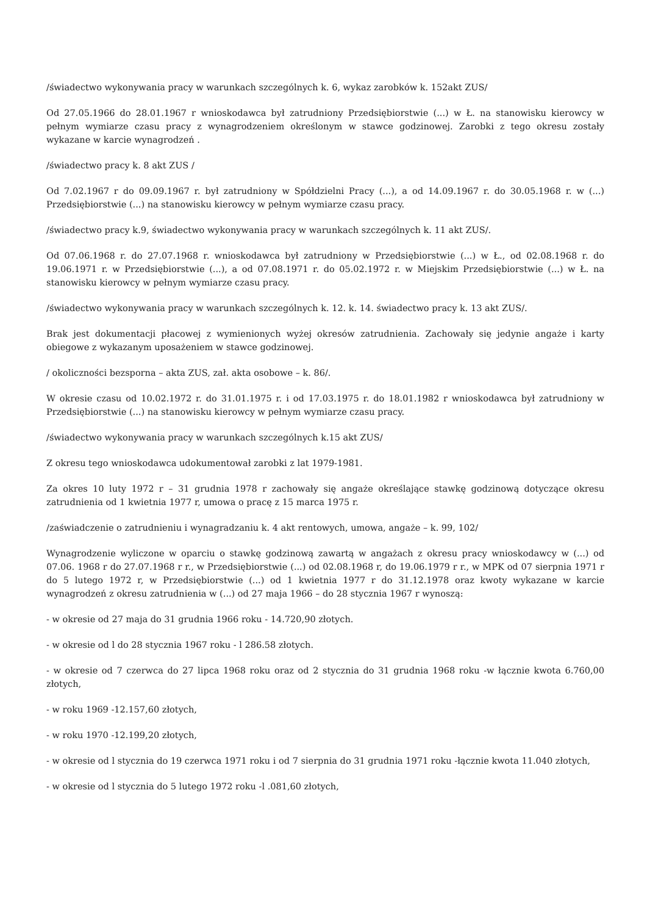/świadectwo wykonywania pracy w warunkach szczególnych k. 6, wykaz zarobków k. 152akt ZUS/
Od 27.05.1966 do 28.01.1967 r wnioskodawca był zatrudniony Przedsiębiorstwie (...) w Ł. na stanowisku kierowcy w pełnym wymiarze czasu pracy z wynagrodzeniem określonym w stawce godzinowej. Zarobki z tego okresu zostały wykazane w karcie wynagrodzeń .
/świadectwo pracy k. 8 akt ZUS /
Od 7.02.1967 r do 09.09.1967 r. był zatrudniony w Spółdzielni Pracy (...), a od 14.09.1967 r. do 30.05.1968 r. w (...) Przedsiębiorstwie (...) na stanowisku kierowcy w pełnym wymiarze czasu pracy.
/świadectwo pracy k.9, świadectwo wykonywania pracy w warunkach szczególnych k. 11 akt ZUS/.
Od 07.06.1968 r. do 27.07.1968 r. wnioskodawca był zatrudniony w Przedsiębiorstwie (...) w Ł., od 02.08.1968 r. do 19.06.1971 r. w Przedsiębiorstwie (...), a od 07.08.1971 r. do 05.02.1972 r. w Miejskim Przedsiębiorstwie (...) w Ł. na stanowisku kierowcy w pełnym wymiarze czasu pracy.
/świadectwo wykonywania pracy w warunkach szczególnych k. 12. k. 14. świadectwo pracy k. 13 akt ZUS/.
Brak jest dokumentacji płacowej z wymienionych wyżej okresów zatrudnienia. Zachowały się jedynie angaże i karty obiegowe z wykazanym uposażeniem w stawce godzinowej.
/ okoliczności bezsporna – akta ZUS, zał. akta osobowe – k. 86/.
W okresie czasu od 10.02.1972 r. do 31.01.1975 r. i od 17.03.1975 r. do 18.01.1982 r wnioskodawca był zatrudniony w Przedsiębiorstwie (...) na stanowisku kierowcy w pełnym wymiarze czasu pracy.
/świadectwo wykonywania pracy w warunkach szczególnych k.15 akt ZUS/
Z okresu tego wnioskodawca udokumentował zarobki z lat 1979-1981.
Za okres 10 luty 1972 r – 31 grudnia 1978 r zachowały się angaże określające stawkę godzinową dotyczące okresu zatrudnienia od 1 kwietnia 1977 r, umowa o pracę z 15 marca 1975 r.
/zaświadczenie o zatrudnieniu i wynagradzaniu k. 4 akt rentowych, umowa, angaże – k. 99, 102/
Wynagrodzenie wyliczone w oparciu o stawkę godzinową zawartą w angażach z okresu pracy wnioskodawcy w (...) od 07.06. 1968 r do 27.07.1968 r r., w Przedsiębiorstwie (...) od 02.08.1968 r, do 19.06.1979 r r., w MPK od 07 sierpnia 1971 r do 5 lutego 1972 r, w Przedsiębiorstwie (...) od 1 kwietnia 1977 r do 31.12.1978 oraz kwoty wykazane w karcie wynagrodzeń z okresu zatrudnienia w (...) od 27 maja 1966 – do 28 stycznia 1967 r wynoszą:
- w okresie od 27 maja do 31 grudnia 1966 roku - 14.720,90 złotych.
- w okresie od l do 28 stycznia 1967 roku - l 286.58 złotych.
- w okresie od 7 czerwca do 27 lipca 1968 roku oraz od 2 stycznia do 31 grudnia 1968 roku -w łącznie kwota 6.760,00 złotych,
- w roku 1969 -12.157,60 złotych,
- w roku 1970 -12.199,20 złotych,
- w okresie od l stycznia do 19 czerwca 1971 roku i od 7 sierpnia do 31 grudnia 1971 roku -łącznie kwota 11.040 złotych,
- w okresie od l stycznia do 5 lutego 1972 roku -l .081,60 złotych,